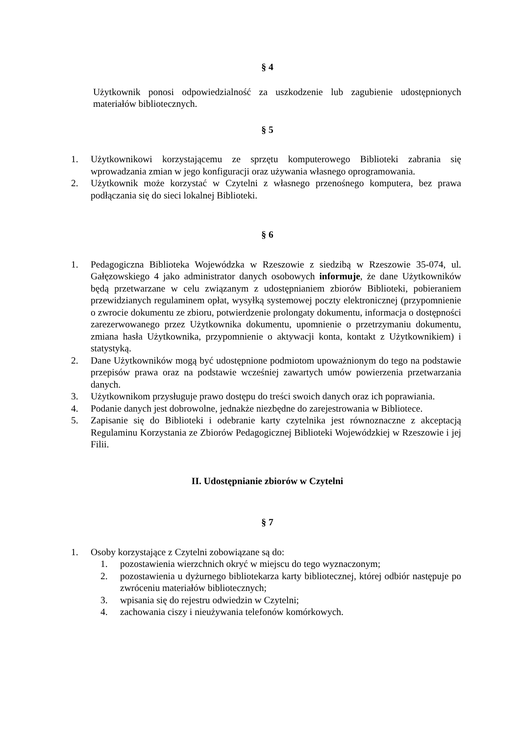§ 4
Użytkownik ponosi odpowiedzialność za uszkodzenie lub zagubienie udostępnionych materiałów bibliotecznych.
§ 5
1. Użytkownikowi korzystającemu ze sprzętu komputerowego Biblioteki zabrania się wprowadzania zmian w jego konfiguracji oraz używania własnego oprogramowania.
2. Użytkownik może korzystać w Czytelni z własnego przenośnego komputera, bez prawa podłączania się do sieci lokalnej Biblioteki.
§ 6
1. Pedagogiczna Biblioteka Wojewódzka w Rzeszowie z siedzibą w Rzeszowie 35-074, ul. Gałęzowskiego 4 jako administrator danych osobowych informuje, że dane Użytkowników będą przetwarzane w celu związanym z udostępnianiem zbiorów Biblioteki, pobieraniem przewidzianych regulaminem opłat, wysyłką systemowej poczty elektronicznej (przypomnienie o zwrocie dokumentu ze zbioru, potwierdzenie prolongaty dokumentu, informacja o dostępności zarezerwowanego przez Użytkownika dokumentu, upomnienie o przetrzymaniu dokumentu, zmiana hasła Użytkownika, przypomnienie o aktywacji konta, kontakt z Użytkownikiem) i statystyką.
2. Dane Użytkowników mogą być udostępnione podmiotom upoważnionym do tego na podstawie przepisów prawa oraz na podstawie wcześniej zawartych umów powierzenia przetwarzania danych.
3. Użytkownikom przysługuje prawo dostępu do treści swoich danych oraz ich poprawiania.
4. Podanie danych jest dobrowolne, jednakże niezbędne do zarejestrowania w Bibliotece.
5. Zapisanie się do Biblioteki i odebranie karty czytelnika jest równoznaczne z akceptacją Regulaminu Korzystania ze Zbiorów Pedagogicznej Biblioteki Wojewódzkiej w Rzeszowie i jej Filii.
II. Udostępnianie zbiorów w Czytelni
§ 7
1. Osoby korzystające z Czytelni zobowiązane są do:
1. pozostawienia wierzchnich okryć w miejscu do tego wyznaczonym;
2. pozostawienia u dyżurnego bibliotekarza karty bibliotecznej, której odbiór następuje po zwróceniu materiałów bibliotecznych;
3. wpisania się do rejestru odwiedzin w Czytelni;
4. zachowania ciszy i nieużywania telefonów komórkowych.